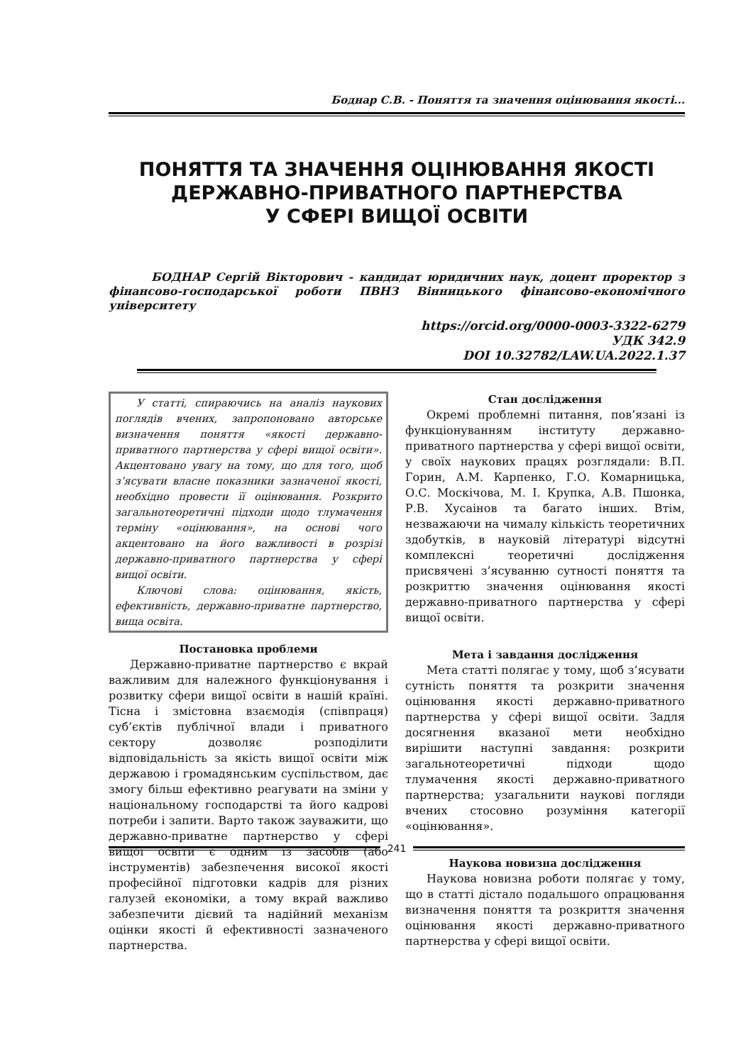Боднар С.В. - Поняття та значення оцінювання якості...
ПОНЯТТЯ ТА ЗНАЧЕННЯ ОЦІНЮВАННЯ ЯКОСТІ
ДЕРЖАВНО-ПРИВАТНОГО ПАРТНЕРСТВА
У СФЕРІ ВИЩОЇ ОСВІТИ
БОДНАР Сергій Вікторович - кандидат юридичних наук, доцент проректор з фінансово-господарської роботи ПВНЗ Вінницького фінансово-економічного університету
https://orcid.org/0000-0003-3322-6279
УДК 342.9
DOI 10.32782/LAW.UA.2022.1.37
У статті, спираючись на аналіз наукових поглядів вчених, запропоновано авторське визначення поняття «якості державно-приватного партнерства у сфері вищої освіти». Акцентовано увагу на тому, що для того, щоб з’ясувати власне показники зазначеної якості, необхідно провести її оцінювання. Розкрито загальнотеоретичні підходи щодо тлумачення терміну «оцінювання», на основі чого акцентовано на його важливості в розрізі державно-приватного партнерства у сфері вищої освіти.
Ключові слова: оцінювання, якість, ефективність, державно-приватне партнерство, вища освіта.
Постановка проблеми
Державно-приватне партнерство є вкрай важливим для належного функціонування і розвитку сфери вищої освіти в нашій країні. Тісна і змістовна взаємодія (співпраця) суб’єктів публічної влади і приватного сектору дозволяє розподілити відповідальність за якість вищої освіти між державою і громадянським суспільством, дає змогу більш ефективно реагувати на зміни у національному господарстві та його кадрові потреби і запити. Варто також зауважити, що державно-приватне партнерство у сфері вищої освіти є одним із засобів (або інструментів) забезпечення високої якості професійної підготовки кадрів для різних галузей економіки, а тому вкрай важливо забезпечити дієвий та надійний механізм оцінки якості й ефективності зазначеного партнерства.
Стан дослідження
Окремі проблемні питання, пов’язані із функціонуванням інституту державно-приватного партнерства у сфері вищої освіти, у своїх наукових працях розглядали: В.П. Горин, А.М. Карпенко, Г.О. Комарницька, О.С. Москічова, М. І. Крупка, А.В. Пшонка, Р.В. Хусаінов та багато інших. Втім, незважаючи на чималу кількість теоретичних здобутків, в науковій літературі відсутні комплексні теоретичні дослідження присвячені з’ясуванню сутності поняття та розкриттю значення оцінювання якості державно-приватного партнерства у сфері вищої освіти.
Мета і завдання дослідження
Мета статті полягає у тому, щоб з’ясувати сутність поняття та розкрити значення оцінювання якості державно-приватного партнерства у сфері вищої освіти. Задля досягнення вказаної мети необхідно вирішити наступні завдання: розкрити загальнотеоретичні підходи щодо тлумачення якості державно-приватного партнерства; узагальнити наукові погляди вчених стосовно розуміння категорії «оцінювання».
Наукова новизна дослідження
Наукова новизна роботи полягає у тому, що в статті дістало подальшого опрацювання визначення поняття та розкриття значення оцінювання якості державно-приватного партнерства у сфері вищої освіти.
241